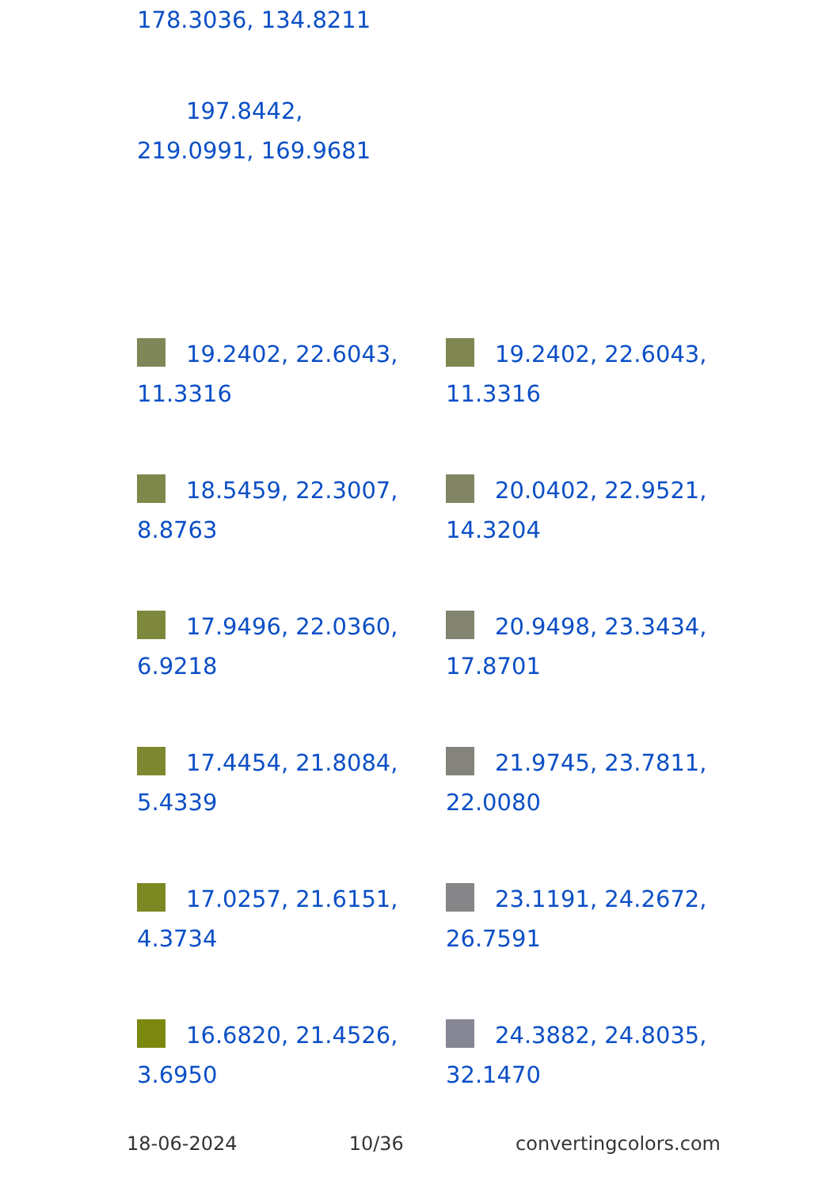178.3036, 134.8211
197.8442, 219.0991, 169.9681
19.2402, 22.6043, 11.3316
19.2402, 22.6043, 11.3316
18.5459, 22.3007, 8.8763
20.0402, 22.9521, 14.3204
17.9496, 22.0360, 6.9218
20.9498, 23.3434, 17.8701
17.4454, 21.8084, 5.4339
21.9745, 23.7811, 22.0080
17.0257, 21.6151, 4.3734
23.1191, 24.2672, 26.7591
16.6820, 21.4526, 3.6950
24.3882, 24.8035, 32.1470
18-06-2024 10/36 convertingcolors.com